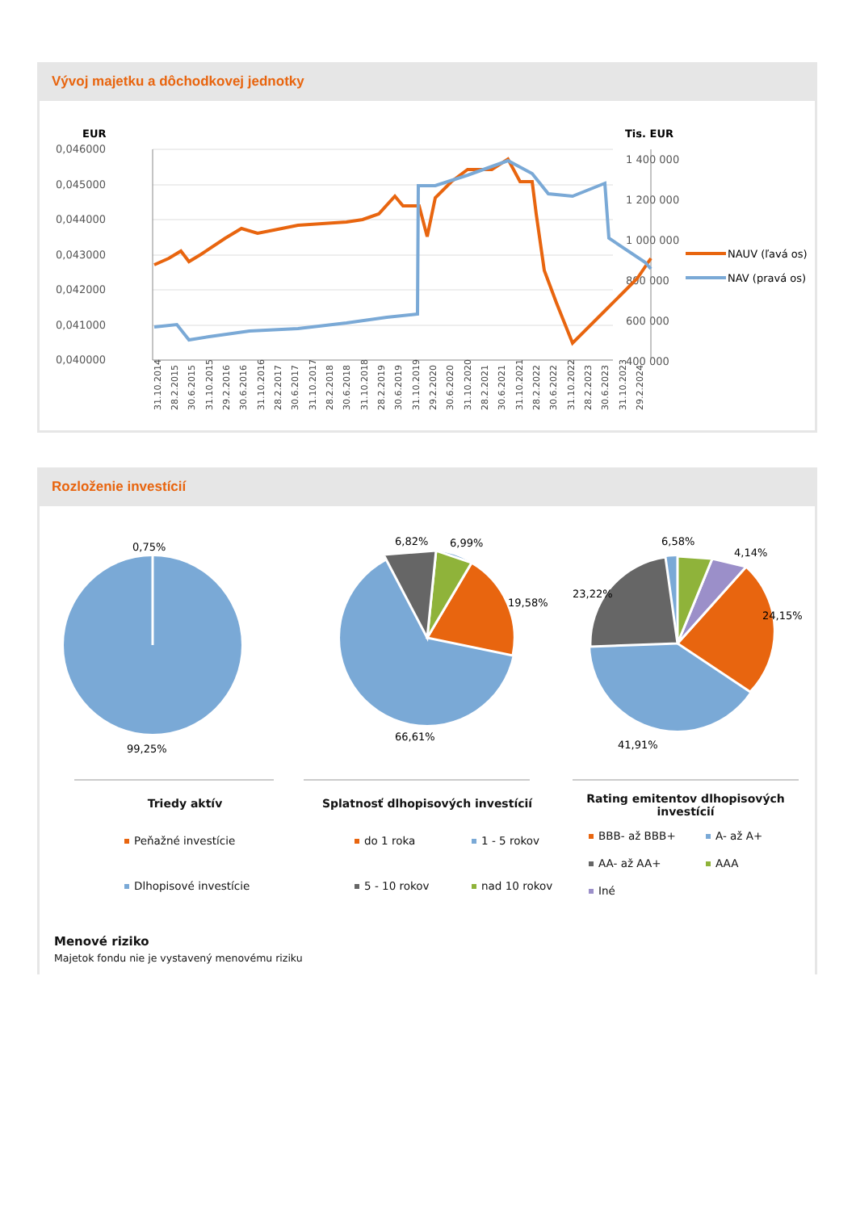Vývoj majetku a dôchodkovej jednotky
EUR
Tis. EUR
0,046000
0,045000
0,044000
0,043000
0,042000
0,041000
0,040000
1 400 000
1 200 000
1 000 000
800 000
600 000
400 000
NAUV (ľavá os)
NAV (pravá os)
31.10.2014
28.2.2015
30.6.2015
31.10.2015
29.2.2016
30.6.2016
31.10.2016
28.2.2017
30.6.2017
31.10.2017
28.2.2018
30.6.2018
31.10.2018
28.2.2019
30.6.2019
31.10.2019
29.2.2020
30.6.2020
31.10.2020
28.2.2021
30.6.2021
31.10.2021
28.2.2022
30.6.2022
31.10.2022
28.2.2023
30.6.2023
31.10.2023
29.2.2024
Rozloženie investícií
0,75%
99,25%
6,82%
6,99%
19,58%
66,61%
6,58%
4,14%
23,22%
24,15%
41,91%
Triedy aktív
Peňažné investície
Dlhopisové investície
Splatnosť dlhopisových investícií
do 1 roka 1 - 5 rokov 5 - 10 rokov nad 10 rokov
Rating emitentov dlhopisových investícií
BBB- až BBB+ A- až A+ AA- až AA+ AAA Iné
Menové riziko
Majetok fondu nie je vystavený menovému riziku